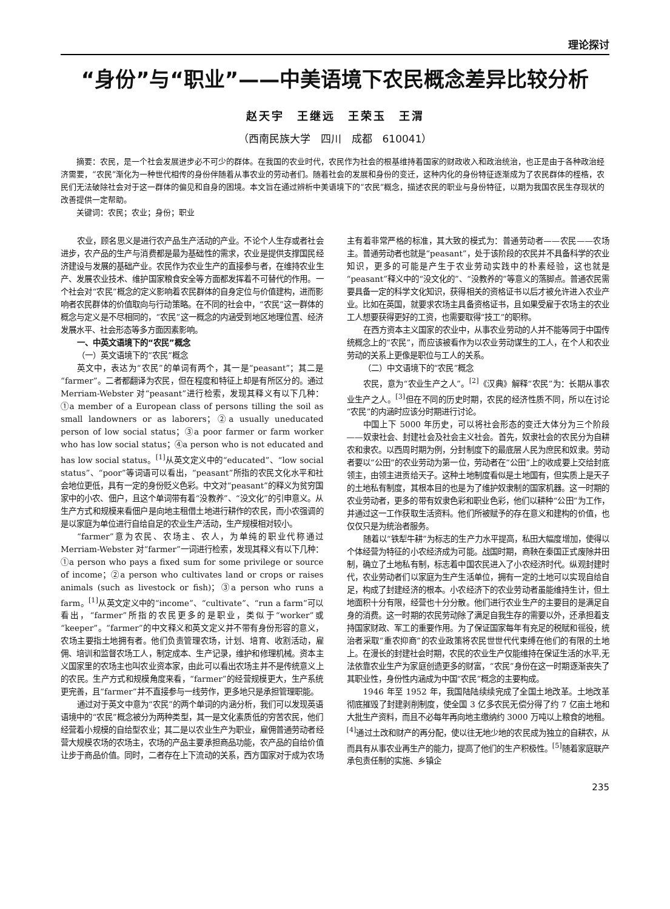理论探讨
“身份”与“职业”——中美语境下农民概念差异比较分析
赵天宇　王继远　王荣玉　王渭
（西南民族大学　四川　成都　610041）
摘要：农民，是一个社会发展进步必不可少的群体。在我国的农业时代，农民作为社会的根基维持着国家的财政收入和政治统治，也正是由于各种政治经济需要，“农民”渐化为一种世代相传的身份伴随着从事农业的劳动者们。随着社会的发展和身份的变迁，这种内化的身份特征逐渐成为了农民群体的桎梏，农民们无法破除社会对于这一群体的偏见和自身的困境。本文旨在通过辨析中美语境下的“农民”概念，描述农民的职业与身份特征，以期为我国农民生存现状的改善提供一定帮助。
关键词：农民；农业；身份；职业
农业，顾名思义是进行农产品生产活动的产业。不论个人生存或者社会进步，农产品的生产与消费都是最为基础性的需求，农业是提供支撑国民经济建设与发展的基础产业。农民作为农业生产的直接参与者，在维持农业生产、发展农业技术、维护国家粮食安全等方面都发挥着不可替代的作用。一个社会对“农民”概念的定义影响着农民群体的自身定位与价值建构，进而影响者农民群体的价值取向与行动策略。在不同的社会中，“农民”这一群体的概念与定义是不尽相同的，“农民”这一概念的内涵受到地区地理位置、经济发展水平、社会形态等多方面因素影响。
一、中英文语境下的“农民”概念
（一）英文语境下的“农民”概念
英文中，表达为“农民”的单词有两个，其一是“peasant”；其二是“farmer”。二者都翻译为农民，但在程度和特征上却是有所区分的。通过 Merriam-Webster 对“peasant”进行检索，发现其释义有以下几种：①a member of a European class of persons tilling the soil as small landowners or as laborers；②a usually uneducated person of low social status；③a poor farmer or farm worker who has low social status；④a person who is not educated and has low social status。<sup>[1]</sup>从英文定义中的“educated”、“low social status”、“poor”等词语可以看出，“peasant”所指的农民文化水平和社会地位更低，具有一定的身份贬义色彩。中文对“peasant”的释义为贫穷国家中的小农、佃户，且这个单词带有着“没教养”、“没文化”的引申意义。从生产方式和规模来看佃户是向地主租借土地进行耕作的农民，而小农强调的是以家庭为单位进行自给自足的农业生产活动，生产规模相对较小。
“farmer”意为农民、农场主、农人，为单纯的职业代称通过 Merriam-Webster 对“farmer”一词进行检索，发现其释义有以下几种：①a person who pays a fixed sum for some privilege or source of income；②a person who cultivates land or crops or raises animals (such as livestock or fish)；③a person who runs a farm。<sup>[1]</sup>从英文定义中的“income”、“cultivate”、“run a farm”可以看出，“farmer”所指的农民更多的是职业，类似于“worker”或“keeper”。“farmer”的中文释义和英文定义并不带有身份形容的意义，农场主要指土地拥有者。他们负责管理农场，计划、培育、收割活动，雇佣、培训和监督农场工人，制定成本、生产记录，维护和修理机械。资本主义国家里的农场主也叫农业资本家，由此可以看出农场主并不是传统意义上的农民。生产方式和规模角度来看，“farmer”的经营规模更大，生产系统更完善，且“farmer”并不直接参与一线劳作，更多地只是承担管理职能。
通过对于英文中意为“农民”的两个单词的内涵分析，我们可以发现英语语境中的“农民”概念被分为两种类型，其一是文化素质低的穷苦农民，他们经营着小规模的自给型农业；其二是以农业生产为职业，雇佣普通劳动者经营大规模农场的农场主，农场的产品主要承担商品功能，农产品的自给价值让步于商品价值。同时，二者存在上下流动的关系，西方国家对于成为农场主有着非常严格的标准，其大致的模式为：普通劳动者——农民——农场主。普通劳动者也就是“peasant”，处于该阶段的农民并不具备科学的农业知识，更多的可能是产生于农业劳动实践中的朴素经验，这也就是“peasant”释义中的“没文化的”、“没教养的”等意义的落脚点。普通农民需要具备一定的科学文化知识，获得相关的资格证书以后才被允许进入农业产业。比如在英国，就要求农场主具备资格证书，且如果受雇于农场主的农业工人想要获得更好的工资，也需要取得“技工”的职称。
在西方资本主义国家的农业中，从事农业劳动的人并不能等同于中国传统概念上的“农民”，而应该被看作为以农业劳动谋生的工人，在个人和农业劳动的关系上更像是职位与工人的关系。
（二）中文语境下的“农民”概念
农民，意为“农业生产之人”。<sup>[2]</sup>《汉典》解释“农民”为：长期从事农业生产之人。<sup>[3]</sup>但在不同的历史时期，农民的经济性质不同，所以在讨论“农民”的内涵时应该分时期进行讨论。
中国上下 5000 年历史，可以将社会形态的变迁大体分为三个阶段——奴隶社会、封建社会及社会主义社会。首先，奴隶社会的农民分为自耕农和隶农。以西周时期为例，分封制度下的最底层人民为庶民和奴隶。劳动者要以“公田”的农业劳动为第一位，劳动者在“公田”上的收成要上交给封底领主，由领主进贡给天子。这种土地制度看似是土地国有，但实质上是天子的土地私有制度，其根本目的也是为了维护奴隶制的国家机器。这一时期的农业劳动者，更多的带有奴隶色彩和职业色彩，他们以耕种“公田”为工作，并通过这一工作获取生活资料。他们所被赋予的存在意义和建构的价值，也仅仅只是为统治者服务。
随着以“铁犁牛耕”为标志的生产力水平提高，私田大幅度增加，使得以个体经营为特征的小农经济成为可能。战国时期，商鞅在秦国正式废除井田制，确立了土地私有制，标志着中国农民进入了小农经济时代。纵观封建时代，农业劳动者们以家庭为生产生活单位，拥有一定的土地可以实现自给自足，构成了封建经济的根本。小农经济下的农业劳动者虽能维持生计，但土地面积十分有限，经营也十分分散。他们进行农业生产的主要目的是满足自身的消费。这一时期的农民劳动除了满足自我生存的需要以外，还承担着支持国家财政、军工的重要作用。为了保证国家每年有充足的税赋和徭役，统治者采取“重农抑商”的农业政策将农民世世代代束缚在他们的有限的土地上。在漫长的封建社会时期，农民的农业生产仅能维持在保证生活的水平,无法依靠农业生产为家庭创造更多的财富，“农民”身份在这一时期逐渐丧失了其职业性，身份性内涵成为中国“农民”概念的主要构成。
1946 年至 1952 年，我国陆陆续续完成了全国土地改革。土地改革彻底摧毁了封建剥削制度，使全国 3 亿多农民无偿分得了约 7 亿亩土地和大批生产资料，而且不必每年再向地主缴纳约 3000 万吨以上粮食的地租。<sup>[4]</sup>通过土改和财产的再分配，使以往无地少地的农民成为独立的自耕农，从而具有从事农业再生产的能力，提高了他们的生产积极性。<sup>[5]</sup>随着家庭联产承包责任制的实施、乡镇企
235